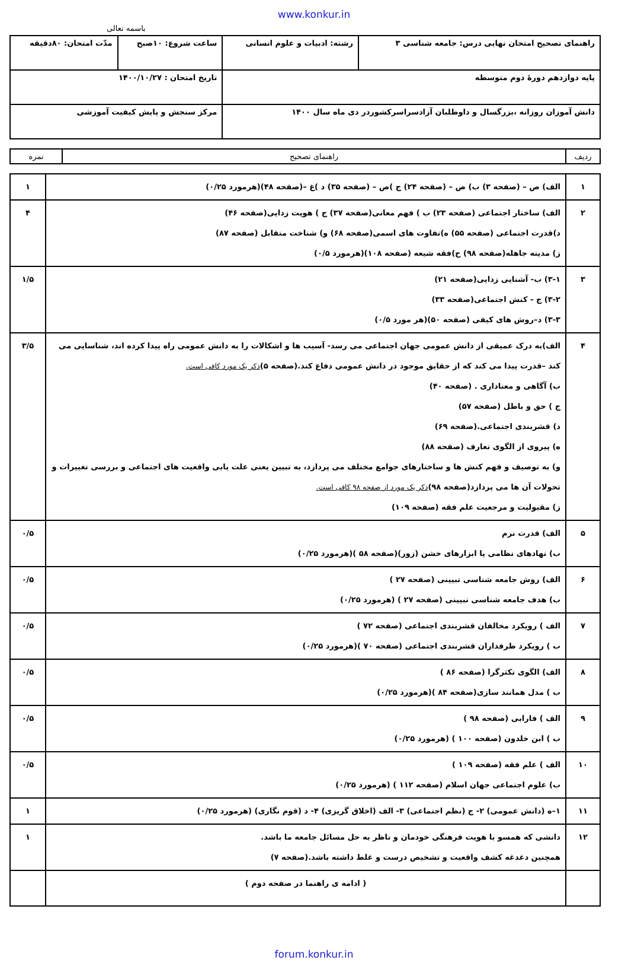www.konkur.in
باسمه تعالی
| راهنمای تصحیح امتحان نهایی درس: جامعه شناسی ۳ | رشته: ادبیات و علوم انسانی | ساعت شروع: ۱۰صبح | مدّت امتحان: ۸۰دقیقه |
| پایه دوازدهم دورهٔ دوم متوسطه | | تاریخ امتحان : ۱۴۰۰/۱۰/۲۷ | |
| دانش آموزان روزانه ،بزرگسال و داوطلبان آزادسراسرکشوردر دی ماه سال ۱۴۰۰ | | مرکز سنجش و پایش کیفیت آموزشی | |
| ردیف | راهنمای تصحیح | نمره |
| --- | --- | --- |
| ۱ | الف) ص – (صفحه ۳) ب) ص – (صفحه ۲۴) ج )ص – (صفحه ۳۵) د )غ –(صفحه ۴۸)(هرمورد ۰/۲۵) | ۱ |
| ۲ | الف) ساختار اجتماعی (صفحه ۲۳) ب ) فهم معانی(صفحه ۳۷) ج ) هویت زدایی(صفحه ۴۶) د)قدرت اجتماعی (صفحه ۵۵) ه)تفاوت های اسمی(صفحه ۶۸) و) شناخت متقابل (صفحه ۸۷) ز) مدینه جاهله(صفحه ۹۸) ح)فقه شیعه (صفحه ۱۰۸)(هرمورد ۰/۵) | ۴ |
| ۳ | ۳-۱) ب- آشنایی زدایی(صفحه ۲۱) ۳-۲) ج - کنش اجتماعی(صفحه ۳۳) ۳-۳) د–روش های کیفی (صفحه ۵۰)(هر مورد ۰/۵) | ۱/۵ |
| ۴ | الف)به درک عمیقی از دانش عمومی جهان اجتماعی می رسد- آسیب ها و اشکالات را به دانش عمومی راه پیدا کرده اند، شناسایی می کند –قدرت پیدا می کند که از حقایق موجود در دانش عمومی دفاع کند.(صفحه ۵) ذکر یک مورد کافی است. ب) آگاهی و معناداری . (صفحه ۴۰) ج ) حق و باطل (صفحه ۵۷) د) قشربندی اجتماعی.(صفحه ۶۹) ه) پیروی از الگوی تعارف (صفحه ۸۸) و) به توصیف و فهم کنش ها و ساختارهای جوامع مختلف می پردازد، به تبیین یعنی علت یابی واقعیت های اجتماعی و بررسی تغییرات و تحولات آن ها می پردازد(صفحه ۹۸) ذکر یک مورد از صفحه ۹۸ کافی است. ز) مقبولیت و مرجعیت علم فقه (صفحه ۱۰۹) | ۳/۵ |
| ۵ | الف) قدرت نرم ب) نهادهای نظامی یا ابزارهای خشن (زور)(صفحه ۵۸ )(هرمورد ۰/۲۵) | ۰/۵ |
| ۶ | الف) روش جامعه شناسی تبیینی (صفحه ۲۷ ) ب) هدف جامعه شناسی تبیینی (صفحه ۲۷ ) (هرمورد ۰/۲۵) | ۰/۵ |
| ۷ | الف ) رویکرد مخالفان قشربندی اجتماعی (صفحه ۷۲ ) ب ) رویکرد طرفداران قشربندی اجتماعی (صفحه ۷۰ )(هرمورد ۰/۲۵) | ۰/۵ |
| ۸ | الف) الگوی تکثرگرا (صفحه ۸۶ ) ب ) مدل همانند سازی(صفحه ۸۴ )(هرمورد ۰/۲۵) | ۰/۵ |
| ۹ | الف ) فارابی (صفحه ۹۸ ) ب ) ابن خلدون (صفحه ۱۰۰ ) (هرمورد ۰/۲۵) | ۰/۵ |
| ۱۰ | الف ) علم فقه (صفحه ۱۰۹ ) ب) علوم اجتماعی جهان اسلام (صفحه ۱۱۲ ) (هرمورد ۰/۲۵) | ۰/۵ |
| ۱۱ | ۱–ه (دانش عمومی) ۲- ج (نظم اجتماعی) ۳- الف (اخلاق گریزی) ۴- د (قوم نگاری) (هرمورد ۰/۲۵) | ۱ |
| ۱۲ | دانشی که همسو با هویت فرهنگی خودمان و ناظر به حل مسائل جامعه ما باشد. همچنین دغدغه کشف واقعیت و تشخیص درست و غلط داشته باشد.(صفحه ۷) | ۱ |
| | ( ادامه ی راهنما در صفحه دوم ) | |
forum.konkur.in